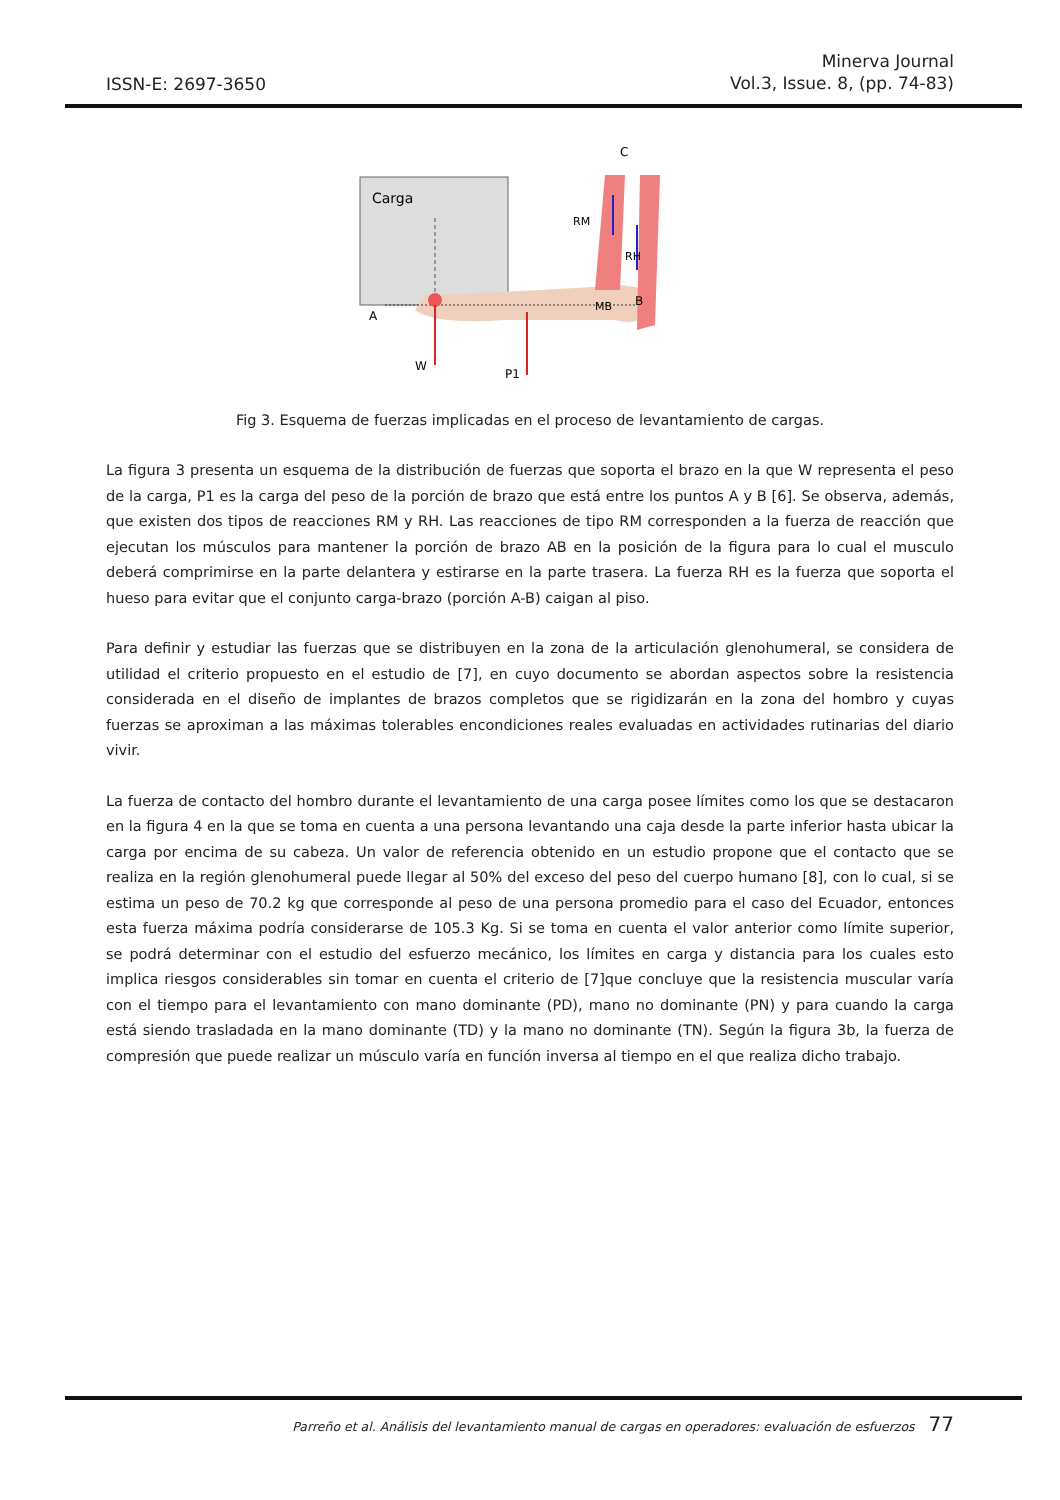ISSN-E: 2697-3650
Minerva Journal
Vol.3, Issue. 8, (pp. 74-83)
Carga
A
B
C
RM
RH
MB
W
P1
Fig 3. Esquema de fuerzas implicadas en el proceso de levantamiento de cargas.
La figura 3 presenta un esquema de la distribución de fuerzas que soporta el brazo en la que W representa el peso de la carga, P1 es la carga del peso de la porción de brazo que está entre los puntos A y B [6]. Se observa, además, que existen dos tipos de reacciones RM y RH. Las reacciones de tipo RM corresponden a la fuerza de reacción que ejecutan los músculos para mantener la porción de brazo AB en la posición de la figura para lo cual el musculo deberá comprimirse en la parte delantera y estirarse en la parte trasera. La fuerza RH es la fuerza que soporta el hueso para evitar que el conjunto carga-brazo (porción A-B) caigan al piso.
Para definir y estudiar las fuerzas que se distribuyen en la zona de la articulación glenohumeral, se considera de utilidad el criterio propuesto en el estudio de [7], en cuyo documento se abordan aspectos sobre la resistencia considerada en el diseño de implantes de brazos completos que se rigidizarán en la zona del hombro y cuyas fuerzas se aproximan a las máximas tolerables encondiciones reales evaluadas en actividades rutinarias del diario vivir.
La fuerza de contacto del hombro durante el levantamiento de una carga posee límites como los que se destacaron en la figura 4 en la que se toma en cuenta a una persona levantando una caja desde la parte inferior hasta ubicar la carga por encima de su cabeza. Un valor de referencia obtenido en un estudio propone que el contacto que se realiza en la región glenohumeral puede llegar al 50% del exceso del peso del cuerpo humano [8], con lo cual, si se estima un peso de 70.2 kg que corresponde al peso de una persona promedio para el caso del Ecuador, entonces esta fuerza máxima podría considerarse de 105.3 Kg. Si se toma en cuenta el valor anterior como límite superior, se podrá determinar con el estudio del esfuerzo mecánico, los límites en carga y distancia para los cuales esto implica riesgos considerables sin tomar en cuenta el criterio de [7]que concluye que la resistencia muscular varía con el tiempo para el levantamiento con mano dominante (PD), mano no dominante (PN) y para cuando la carga está siendo trasladada en la mano dominante (TD) y la mano no dominante (TN). Según la figura 3b, la fuerza de compresión que puede realizar un músculo varía en función inversa al tiempo en el que realiza dicho trabajo.
Parreño et al. Análisis del levantamiento manual de cargas en operadores: evaluación de esfuerzos 77